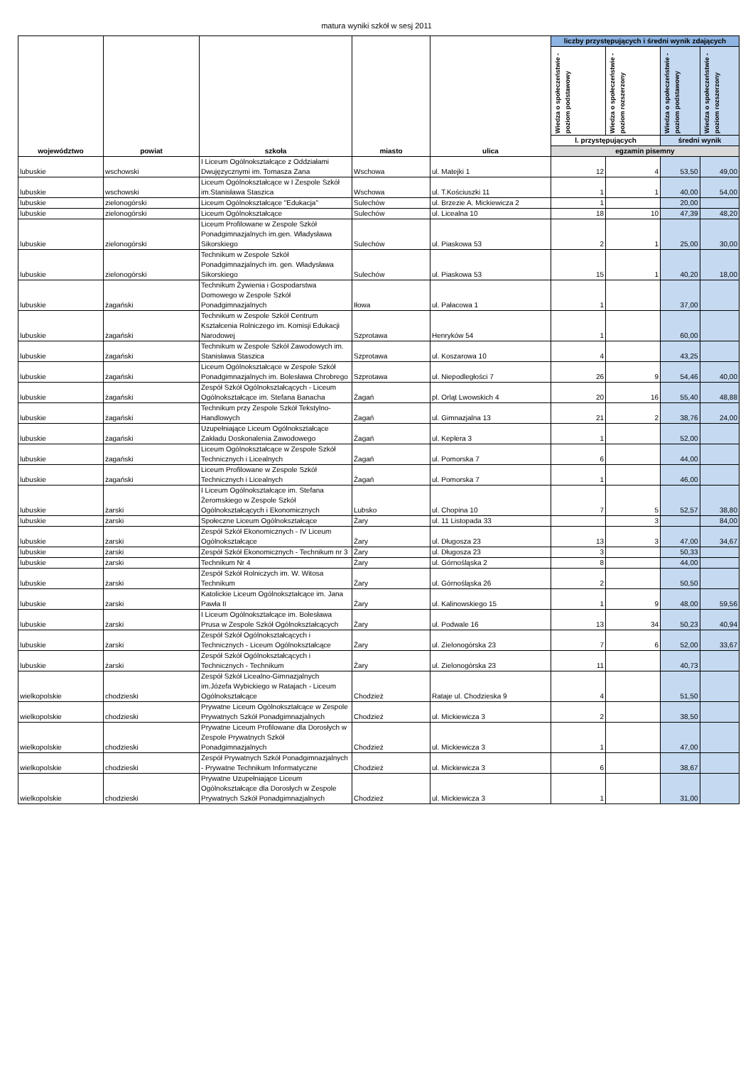matura wyniki szkół w sesj 2011
| województwo | powiat | szkoła | miasto | ulica | liczby przystępujących i średni wynik zdających | | | |
| --- | --- | --- | --- | --- | --- | --- | --- | --- |
| | | | | | Wiedza o społeczeństwie - poziom podstawowy | Wiedza o społeczeństwie - poziom rozszerzony | Wiedza o społeczeństwie - poziom podstawowy | Wiedza o społeczeństwie - poziom rozszerzony |
| | | | | | l. przystępujących | | średni wynik | |
| | | | | | egzamin pisemny | | | |
| lubuskie | wschowski | I Liceum Ogólnokształcące z Oddziałami Dwujęzycznymi im. Tomasza Zana | Wschowa | ul. Matejki 1 | 12 | 4 | 53,50 | 49,00 |
| lubuskie | wschowski | Liceum Ogólnokształcące w I Zespole Szkół im.Stanisława Staszica | Wschowa | ul. T.Kościuszki 11 | 1 | 1 | 40,00 | 54,00 |
| lubuskie | zielonogórski | Liceum Ogólnokształcące "Edukacja" | Sulechów | ul. Brzezie A. Mickiewicza 2 | 1 | | 20,00 | |
| lubuskie | zielonogórski | Liceum Ogólnokształcące | Sulechów | ul. Licealna 10 | 18 | 10 | 47,39 | 48,20 |
| lubuskie | zielonogórski | Liceum Profilowane w Zespole Szkół Ponadgimnazjalnych im.gen. Władysława Sikorskiego | Sulechów | ul. Piaskowa 53 | 2 | 1 | 25,00 | 30,00 |
| lubuskie | zielonogórski | Technikum w Zespole Szkół Ponadgimnazjalnych im. gen. Władysława Sikorskiego | Sulechów | ul. Piaskowa 53 | 15 | 1 | 40,20 | 18,00 |
| lubuskie | żagański | Technikum Żywienia i Gospodarstwa Domowego w Zespole Szkół Ponadgimnazjalnych | Iłowa | ul. Pałacowa 1 | 1 | | 37,00 | |
| lubuskie | żagański | Technikum w Zespole Szkół Centrum Kształcenia Rolniczego im. Komisji Edukacji Narodowej | Szprotawa | Henryków 54 | 1 | | 60,00 | |
| lubuskie | żagański | Technikum w Zespole Szkół Zawodowych im. Stanisława Staszica | Szprotawa | ul. Koszarowa 10 | 4 | | 43,25 | |
| lubuskie | żagański | Liceum Ogólnokształcące w Zespole Szkół Ponadgimnazjalnych im. Bolesława Chrobrego | Szprotawa | ul. Niepodległości 7 | 26 | 9 | 54,46 | 40,00 |
| lubuskie | żagański | Zespół Szkół Ogólnokształcących - Liceum Ogólnokształcące im. Stefana Banacha | Żagań | pl. Orląt Lwowskich 4 | 20 | 16 | 55,40 | 48,88 |
| lubuskie | żagański | Technikum przy Zespole Szkół Tekstylno-Handlowych | Żagań | ul. Gimnazjalna 13 | 21 | 2 | 38,76 | 24,00 |
| lubuskie | żagański | Uzupełniające Liceum Ogólnokształcące Zakładu Doskonalenia Zawodowego | Żagań | ul. Keplera 3 | 1 | | 52,00 | |
| lubuskie | żagański | Liceum Ogólnokształcące w Zespole Szkół Technicznych i Licealnych | Żagań | ul. Pomorska 7 | 6 | | 44,00 | |
| lubuskie | żagański | Liceum Profilowane w Zespole Szkół Technicznych i Licealnych | Żagań | ul. Pomorska 7 | 1 | | 46,00 | |
| lubuskie | żarski | I Liceum Ogólnokształcące im. Stefana Żeromskiego w Zespole Szkół Ogólnokształcących i Ekonomicznych | Lubsko | ul. Chopina 10 | 7 | 5 | 52,57 | 38,80 |
| lubuskie | żarski | Społeczne Liceum Ogólnokształcące | Żary | ul. 11 Listopada 33 | | 3 | | 84,00 |
| lubuskie | żarski | Zespół Szkół Ekonomicznych - IV Liceum Ogólnokształcące | Żary | ul. Długosza 23 | 13 | 3 | 47,00 | 34,67 |
| lubuskie | żarski | Zespół Szkół Ekonomicznych - Technikum nr 3 | Żary | ul. Długosza 23 | 3 | | 50,33 | |
| lubuskie | żarski | Technikum Nr 4 | Żary | ul. Górnośląska 2 | 8 | | 44,00 | |
| lubuskie | żarski | Zespół Szkół Rolniczych im. W. Witosa Technikum | Żary | ul. Górnośląska 26 | 2 | | 50,50 | |
| lubuskie | żarski | Katolickie Liceum Ogólnokształcące im. Jana Pawła II | Żary | ul. Kalinowskiego 15 | 1 | 9 | 48,00 | 59,56 |
| lubuskie | żarski | I Liceum Ogólnokształcące im. Bolesława Prusa w Zespole Szkół Ogólnokształcących | Żary | ul. Podwale 16 | 13 | 34 | 50,23 | 40,94 |
| lubuskie | żarski | Zespół Szkół Ogólnokształcących i Technicznych - Liceum Ogólnokształcące | Żary | ul. Zielonogórska 23 | 7 | 6 | 52,00 | 33,67 |
| lubuskie | żarski | Zespół Szkół Ogólnokształcących i Technicznych - Technikum | Żary | ul. Zielonogórska 23 | 11 | | 40,73 | |
| wielkopolskie | chodzieski | Zespół Szkół Licealno-Gimnazjalnych im.Józefa Wybickiego w Ratajach - Liceum Ogólnokształcące | Chodzież | Rataje ul. Chodzieska 9 | 4 | | 51,50 | |
| wielkopolskie | chodzieski | Prywatne Liceum Ogólnokształcące w Zespole Prywatnych Szkół Ponadgimnazjalnych | Chodzież | ul. Mickiewicza 3 | 2 | | 38,50 | |
| wielkopolskie | chodzieski | Prywatne Liceum Profilowane dla Dorosłych w Zespole Prywatnych Szkół Ponadgimnazjalnych | Chodzież | ul. Mickiewicza 3 | 1 | | 47,00 | |
| wielkopolskie | chodzieski | Zespół Prywatnych Szkół Ponadgimnazjalnych - Prywatne Technikum Informatyczne | Chodzież | ul. Mickiewicza 3 | 6 | | 38,67 | |
| wielkopolskie | chodzieski | Prywatne Uzupełniające Liceum Ogólnokształcące dla Dorosłych w Zespole Prywatnych Szkół Ponadgimnazjalnych | Chodzież | ul. Mickiewicza 3 | 1 | | 31,00 | |